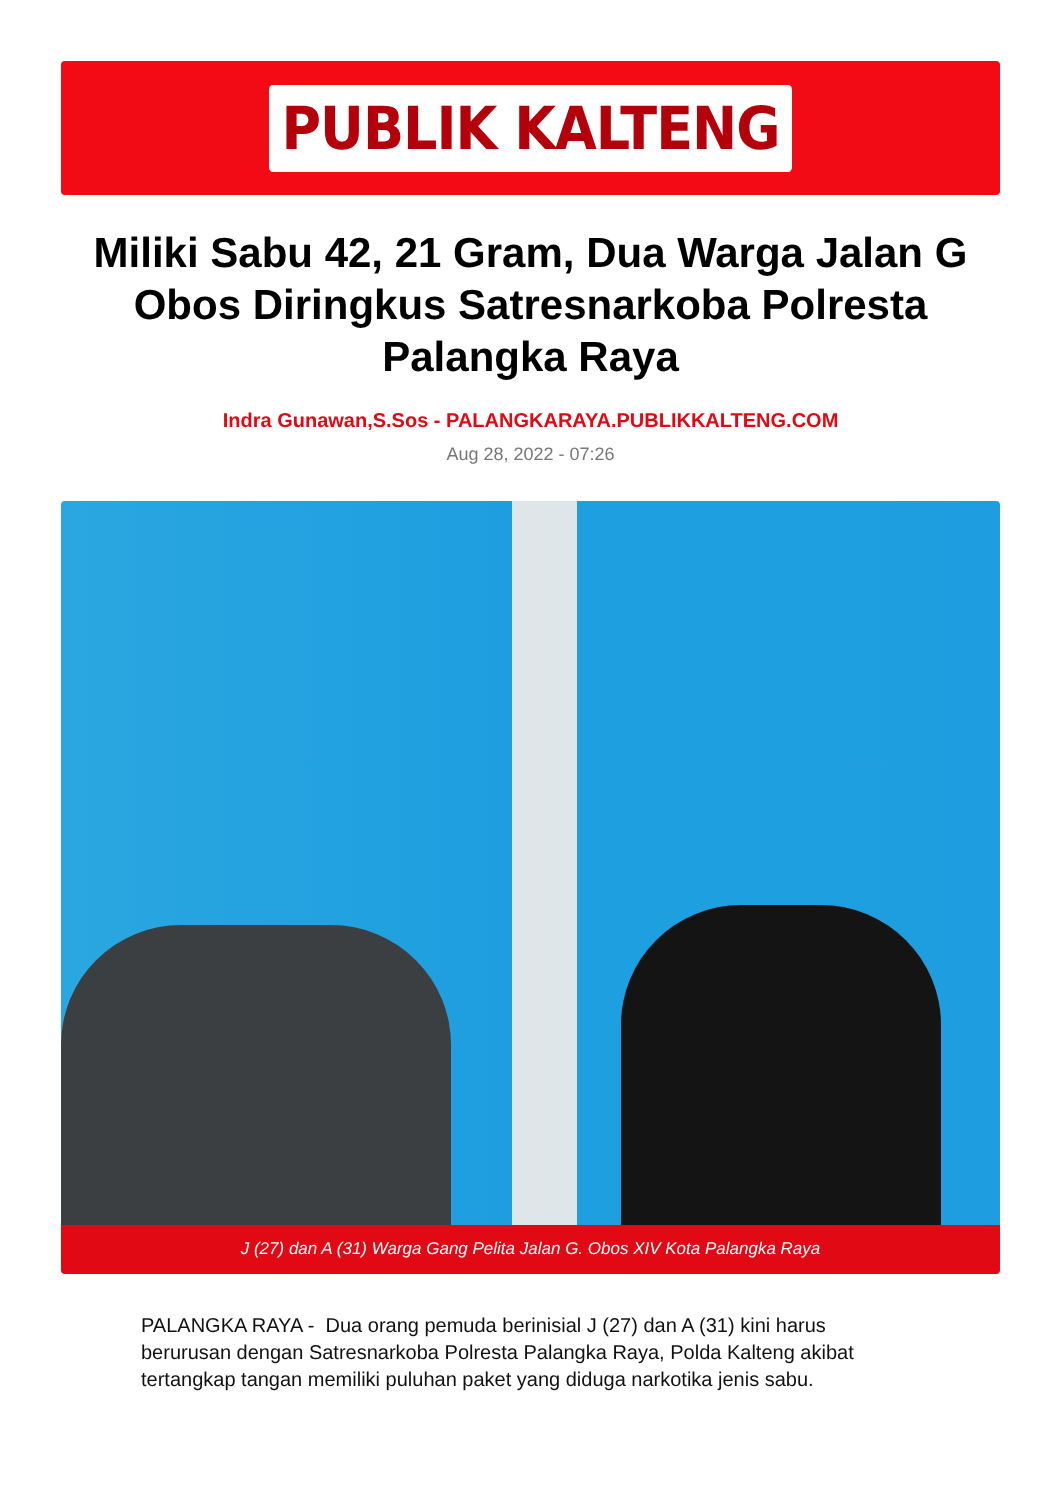PUBLIK KALTENG
Miliki Sabu 42, 21 Gram, Dua Warga Jalan G Obos Diringkus Satresnarkoba Polresta Palangka Raya
Indra Gunawan,S.Sos - PALANGKARAYA.PUBLIKKALTENG.COM
Aug 28, 2022 - 07:26
J (27) dan A (31) Warga Gang Pelita Jalan G. Obos XIV Kota Palangka Raya
PALANGKA RAYA - Dua orang pemuda berinisial J (27) dan A (31) kini harus berurusan dengan Satresnarkoba Polresta Palangka Raya, Polda Kalteng akibat tertangkap tangan memiliki puluhan paket yang diduga narkotika jenis sabu.